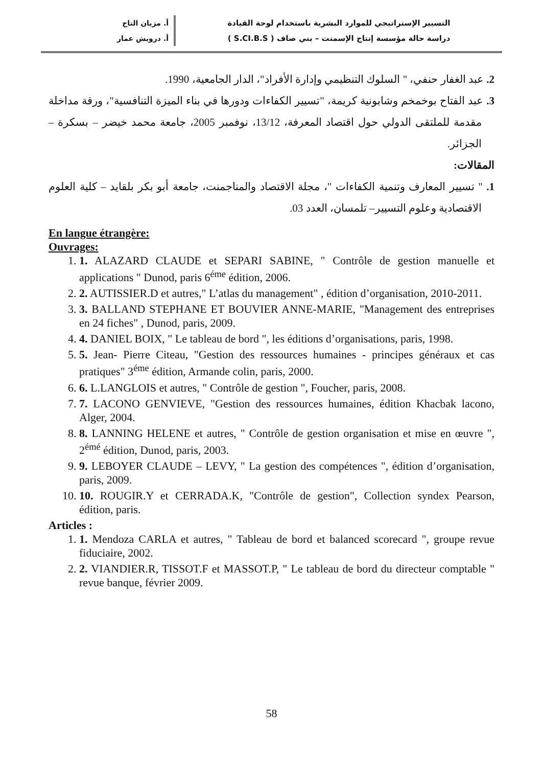التسيير الإستراتيجي للموارد البشرية باستخدام لوحة القيادة
دراسة حالة مؤسسة إنتاج الإسمنت – بني صاف ( S.CI.B.S )
أ. مزيان التاج
أ. درويش عمار
2. عبد الغفار حنفي، " السلوك التنظيمي وإدارة الأفراد"، الدار الجامعية، 1990.
3. عبد الفتاح بوخمخم وشابونية كريمة، "تسيير الكفاءات ودورها في بناء الميزة التنافسية"، ورقة مداخلة مقدمة للملتقى الدولي حول اقتصاد المعرفة، 13/12، نوفمبر 2005، جامعة محمد خيضر – بسكرة – الجزائر.
المقالات:
1. " تسيير المعارف وتنمية الكفاءات "، مجلة الاقتصاد والمناجمنت، جامعة أبو بكر بلقايد – كلية العلوم الاقتصادية وعلوم التسيير– تلمسان، العدد 03.
En langue étrangère:
Ouvrages:
1. 1. ALAZARD CLAUDE et SEPARI SABINE, " Contrôle de gestion manuelle et applications " Dunod, paris 6<sup>éme</sup> édition, 2006.
2. 2. AUTISSIER.D et autres," L’atlas du management" , édition d’organisation, 2010-2011.
3. 3. BALLAND STEPHANE ET BOUVIER ANNE-MARIE, "Management des entreprises en 24 fiches" , Dunod, paris, 2009.
4. 4. DANIEL BOIX, " Le tableau de bord ", les éditions d’organisations, paris, 1998.
5. 5. Jean- Pierre Citeau, "Gestion des ressources humaines - principes généraux et cas pratiques" 3<sup>éme</sup> édition, Armande colin, paris, 2000.
6. 6. L.LANGLOIS et autres, " Contrôle de gestion ", Foucher, paris, 2008.
7. 7. LACONO GENVIEVE, "Gestion des ressources humaines, édition Khacbak lacono, Alger, 2004.
8. 8. LANNING HELENE et autres, " Contrôle de gestion organisation et mise en œuvre ", 2<sup>émé</sup> édition, Dunod, paris, 2003.
9. 9. LEBOYER CLAUDE – LEVY, " La gestion des compétences ", édition d’organisation, paris, 2009.
10. 10. ROUGIR.Y et CERRADA.K, "Contrôle de gestion", Collection syndex Pearson, édition, paris.
Articles :
1. 1. Mendoza CARLA et autres, " Tableau de bord et balanced scorecard ", groupe revue fiduciaire, 2002.
2. 2. VIANDIER.R, TISSOT.F et MASSOT.P, " Le tableau de bord du directeur comptable " revue banque, février 2009.
58